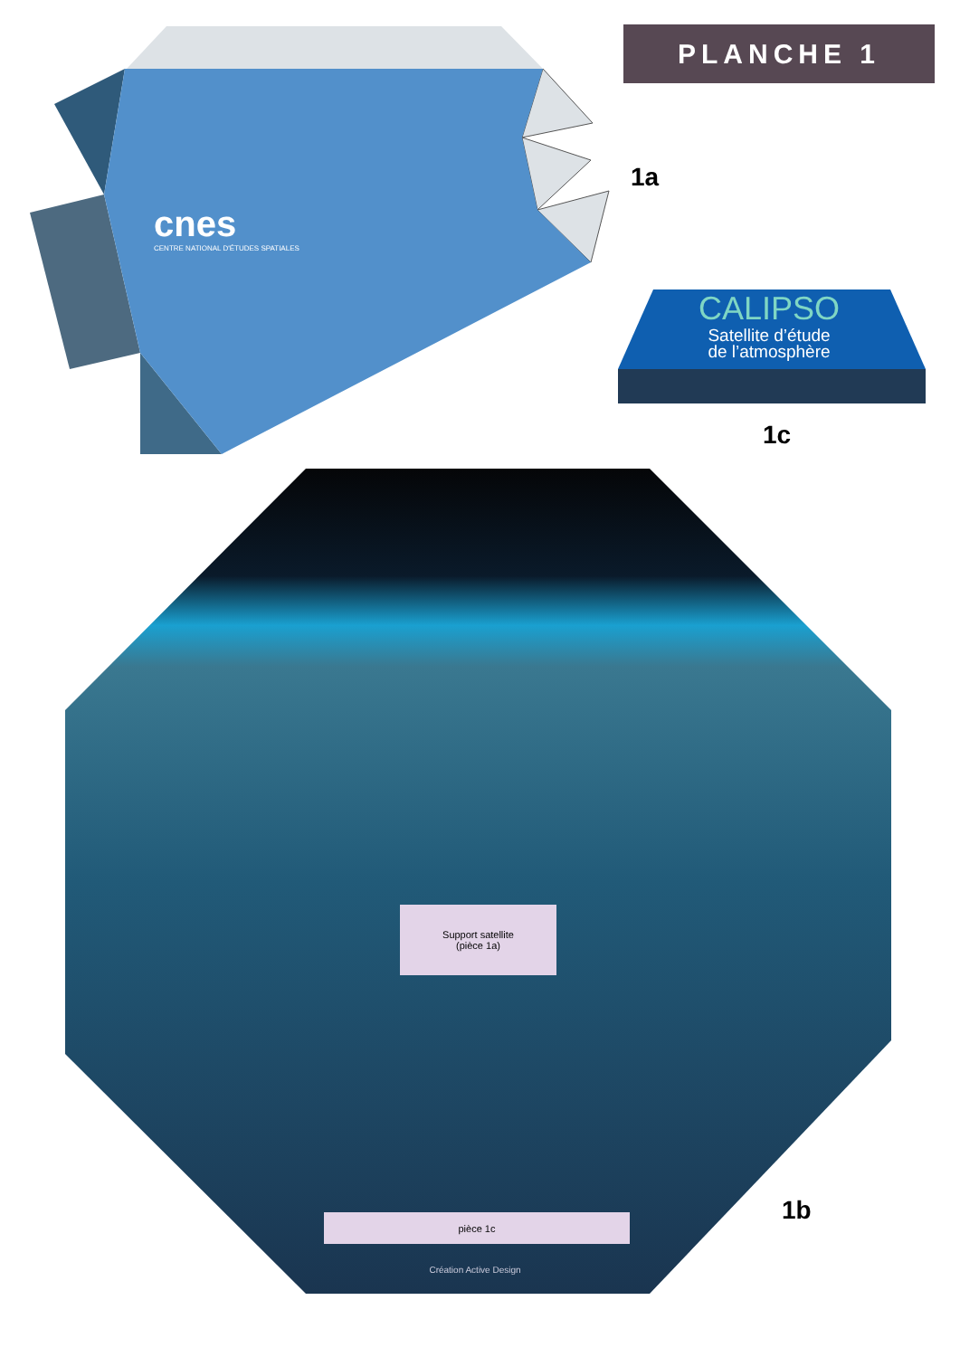PLANCHE 1
1a
cnes
CENTRE NATIONAL D'ÉTUDES SPATIALES
CALIPSO
Satellite d’étude
de l’atmosphère
1c
Support satellite
(pièce 1a)
pièce 1c
Création Active Design
1b